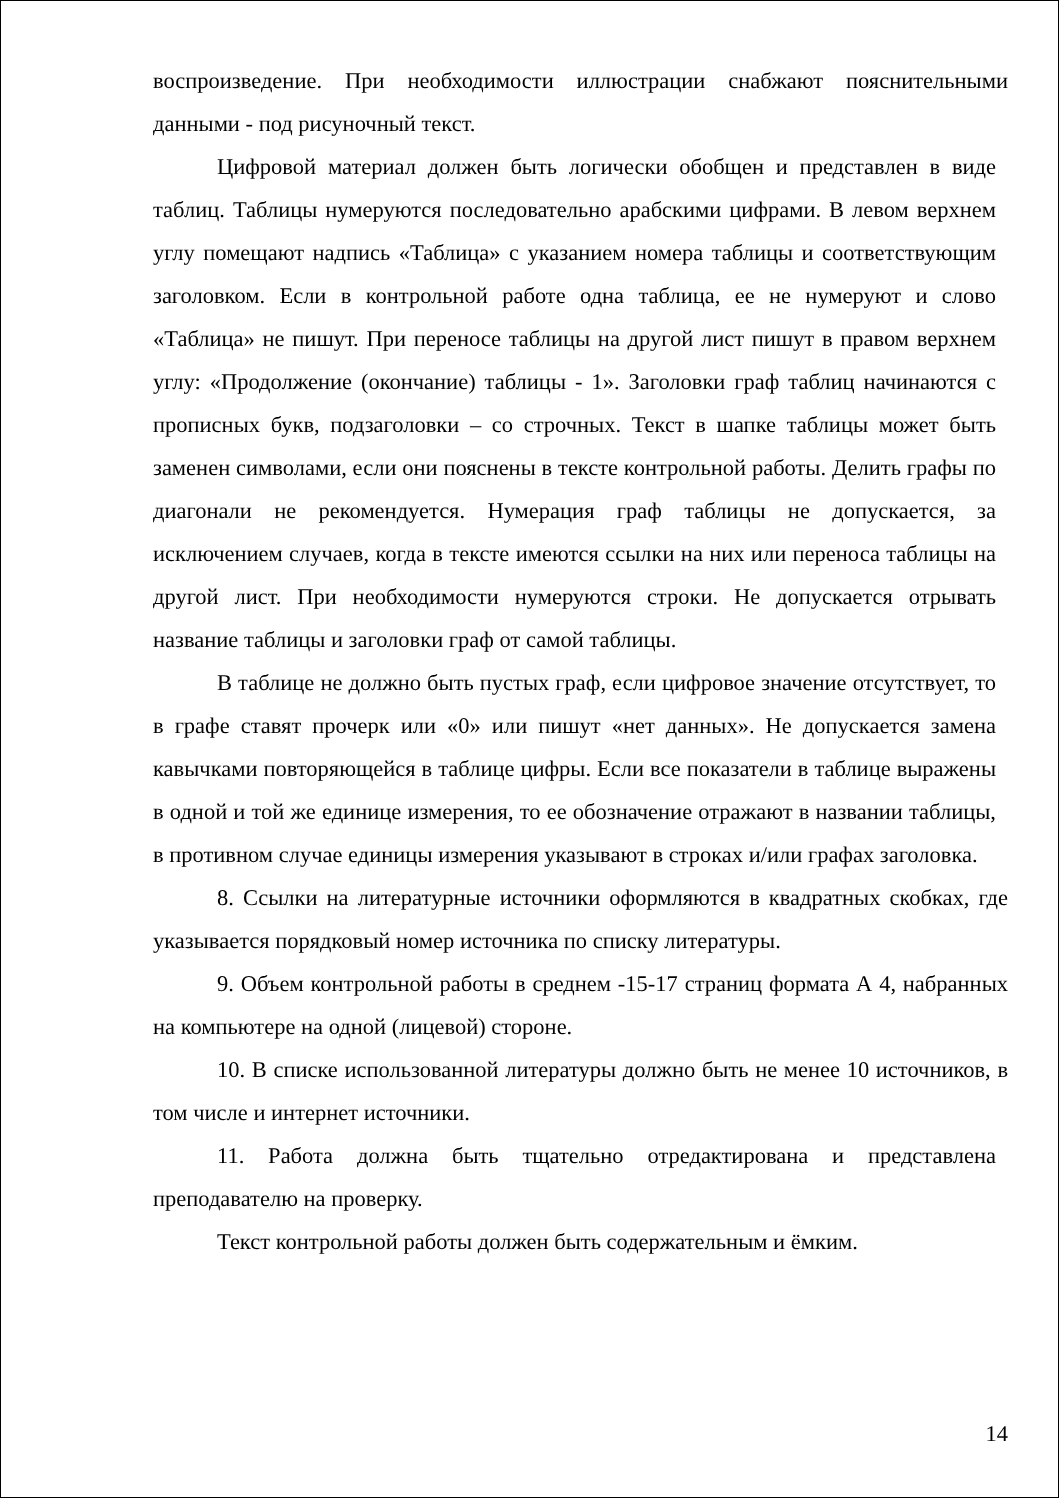воспроизведение. При необходимости иллюстрации снабжают пояснительными данными - под рисуночный текст.
Цифровой материал должен быть логически обобщен и представлен в виде таблиц. Таблицы нумеруются последовательно арабскими цифрами. В левом верхнем углу помещают надпись «Таблица» с указанием номера таблицы и соответствующим заголовком. Если в контрольной работе одна таблица, ее не нумеруют и слово «Таблица» не пишут. При переносе таблицы на другой лист пишут в правом верхнем углу: «Продолжение (окончание) таблицы - 1». Заголовки граф таблиц начинаются с прописных букв, подзаголовки – со строчных. Текст в шапке таблицы может быть заменен символами, если они пояснены в тексте контрольной работы. Делить графы по диагонали не рекомендуется. Нумерация граф таблицы не допускается, за исключением случаев, когда в тексте имеются ссылки на них или переноса таблицы на другой лист. При необходимости нумеруются строки. Не допускается отрывать название таблицы и заголовки граф от самой таблицы.
В таблице не должно быть пустых граф, если цифровое значение отсутствует, то в графе ставят прочерк или «0» или пишут «нет данных». Не допускается замена кавычками повторяющейся в таблице цифры. Если все показатели в таблице выражены в одной и той же единице измерения, то ее обозначение отражают в названии таблицы, в противном случае единицы измерения указывают в строках и/или графах заголовка.
8. Ссылки на литературные источники оформляются в квадратных скобках, где указывается порядковый номер источника по списку литературы.
9. Объем контрольной работы в среднем -15-17 страниц формата А 4, набранных на компьютере на одной (лицевой) стороне.
10. В списке использованной литературы должно быть не менее 10 источников, в том числе и интернет источники.
11. Работа должна быть тщательно отредактирована и представлена преподавателю на проверку.
Текст контрольной работы должен быть содержательным и ёмким.
14